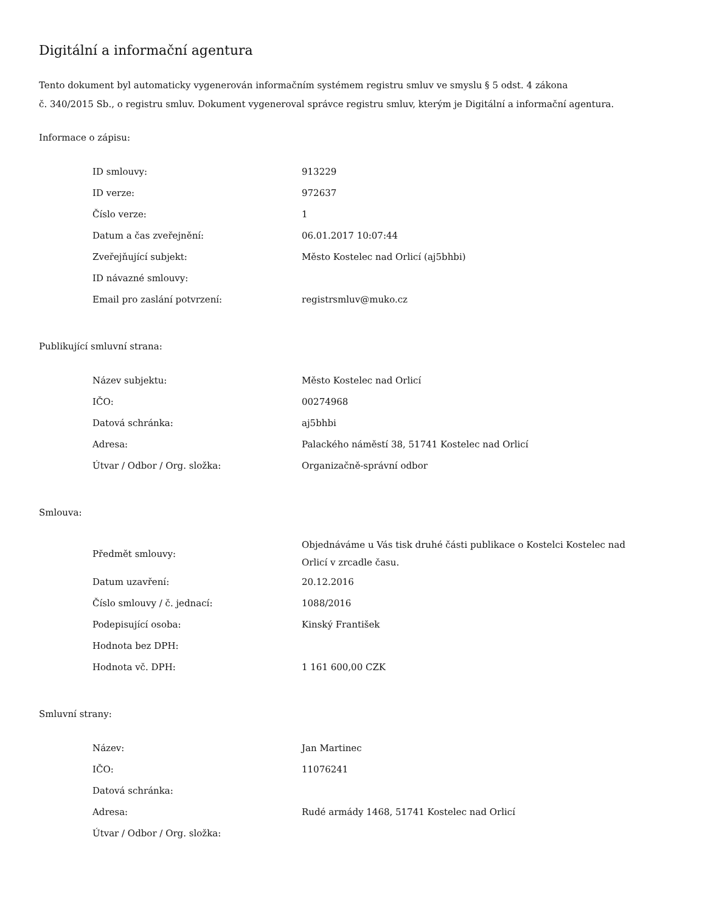Digitální a informační agentura
Tento dokument byl automaticky vygenerován informačním systémem registru smluv ve smyslu § 5 odst. 4 zákona
č. 340/2015 Sb., o registru smluv. Dokument vygeneroval správce registru smluv, kterým je Digitální a informační agentura.
Informace o zápisu:
| ID smlouvy: | 913229 |
| ID verze: | 972637 |
| Číslo verze: | 1 |
| Datum a čas zveřejnění: | 06.01.2017 10:07:44 |
| Zveřejňující subjekt: | Město Kostelec nad Orlicí (aj5bhbi) |
| ID návazné smlouvy: | |
| Email pro zaslání potvrzení: | registrsmluv@muko.cz |
Publikující smluvní strana:
| Název subjektu: | Město Kostelec nad Orlicí |
| IČO: | 00274968 |
| Datová schránka: | aj5bhbi |
| Adresa: | Palackého náměstí 38, 51741 Kostelec nad Orlicí |
| Útvar / Odbor / Org. složka: | Organizačně-správní odbor |
Smlouva:
| Předmět smlouvy: | Objednáváme u Vás tisk druhé části publikace o Kostelci Kostelec nad Orlicí v zrcadle času. |
| Datum uzavření: | 20.12.2016 |
| Číslo smlouvy / č. jednací: | 1088/2016 |
| Podepisující osoba: | Kinský František |
| Hodnota bez DPH: | |
| Hodnota vč. DPH: | 1 161 600,00 CZK |
Smluvní strany:
| Název: | Jan Martinec |
| IČO: | 11076241 |
| Datová schránka: | |
| Adresa: | Rudé armády 1468, 51741 Kostelec nad Orlicí |
| Útvar / Odbor / Org. složka: | |